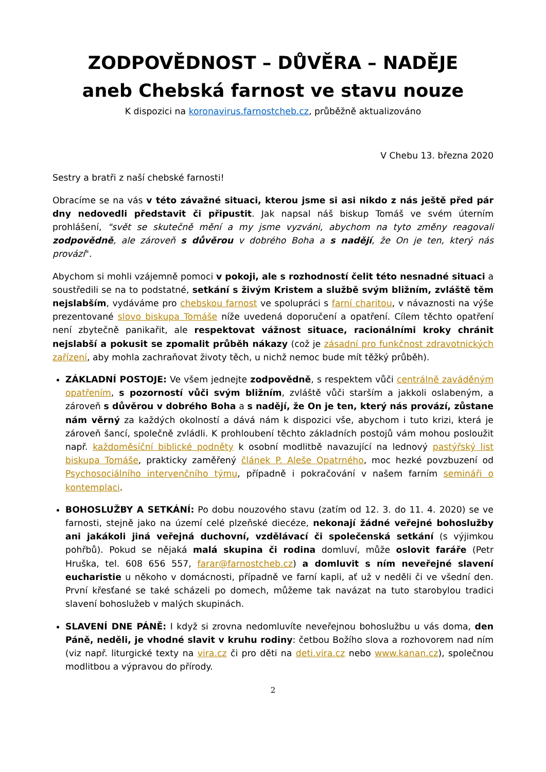ZODPOVĚDNOST – DŮVĚRA – NADĚJE
aneb Chebská farnost ve stavu nouze
K dispozici na koronavirus.farnostcheb.cz, průběžně aktualizováno
V Chebu 13. března 2020
Sestry a bratři z naší chebské farnosti!
Obracíme se na vás v této závažné situaci, kterou jsme si asi nikdo z nás ještě před pár dny nedovedli představit či připustit. Jak napsal náš biskup Tomáš ve svém úterním prohlášení, "svět se skutečně mění a my jsme vyzváni, abychom na tyto změny reagovali zodpovědně, ale zároveň s důvěrou v dobrého Boha a s nadějí, že On je ten, který nás provází".
Abychom si mohli vzájemně pomoci v pokoji, ale s rozhodností čelit této nesnadné situaci a soustředili se na to podstatné, setkání s živým Kristem a službě svým bližním, zvláště těm nejslabším, vydáváme pro chebskou farnost ve spolupráci s farní charitou, v návaznosti na výše prezentované slovo biskupa Tomáše níže uvedená doporučení a opatření. Cílem těchto opatření není zbytečně panikařit, ale respektovat vážnost situace, racionálními kroky chránit nejslabší a pokusit se zpomalit průběh nákazy (což je zásadní pro funkčnost zdravotnických zařízení, aby mohla zachraňovat životy těch, u nichž nemoc bude mít těžký průběh).
ZÁKLADNÍ POSTOJE: Ve všem jednejte zodpovědně, s respektem vůči centrálně zaváděným opatřením, s pozorností vůči svým bližním, zvláště vůči starším a jakkoli oslabeným, a zároveň s důvěrou v dobrého Boha a s nadějí, že On je ten, který nás provází, zůstane nám věrný za každých okolností a dává nám k dispozici vše, abychom i tuto krizi, která je zároveň šancí, společně zvládli. K prohloubení těchto základních postojů vám mohou posloužit např. každoměsíční biblické podněty k osobní modlitbě navazující na lednový pastýřský list biskupa Tomáše, prakticky zaměřený článek P. Aleše Opatrného, moc hezké povzbuzení od Psychosociálního intervenčního týmu, případně i pokračování v našem farním semináři o kontemplaci.
BOHOSLUŽBY A SETKÁNÍ: Po dobu nouzového stavu (zatím od 12. 3. do 11. 4. 2020) se ve farnosti, stejně jako na území celé plzeňské diecéze, nekonají žádné veřejné bohoslužby ani jakákoli jiná veřejná duchovní, vzdělávací či společenská setkání (s výjimkou pohřbů). Pokud se nějaká malá skupina či rodina domluví, může oslovit faráře (Petr Hruška, tel. 608 656 557, farar@farnostcheb.cz) a domluvit s ním neveřejné slavení eucharistie u někoho v domácnosti, případně ve farní kapli, ať už v neděli či ve všední den. První křesťané se také scházeli po domech, můžeme tak navázat na tuto starobylou tradici slavení bohoslužeb v malých skupinách.
SLAVENÍ DNE PÁNĚ: I když si zrovna nedomluvíte neveřejnou bohoslužbu u vás doma, den Páně, neděli, je vhodné slavit v kruhu rodiny: četbou Božího slova a rozhovorem nad ním (viz např. liturgické texty na vira.cz či pro děti na deti.vira.cz nebo www.kanan.cz), společnou modlitbou a výpravou do přírody.
2